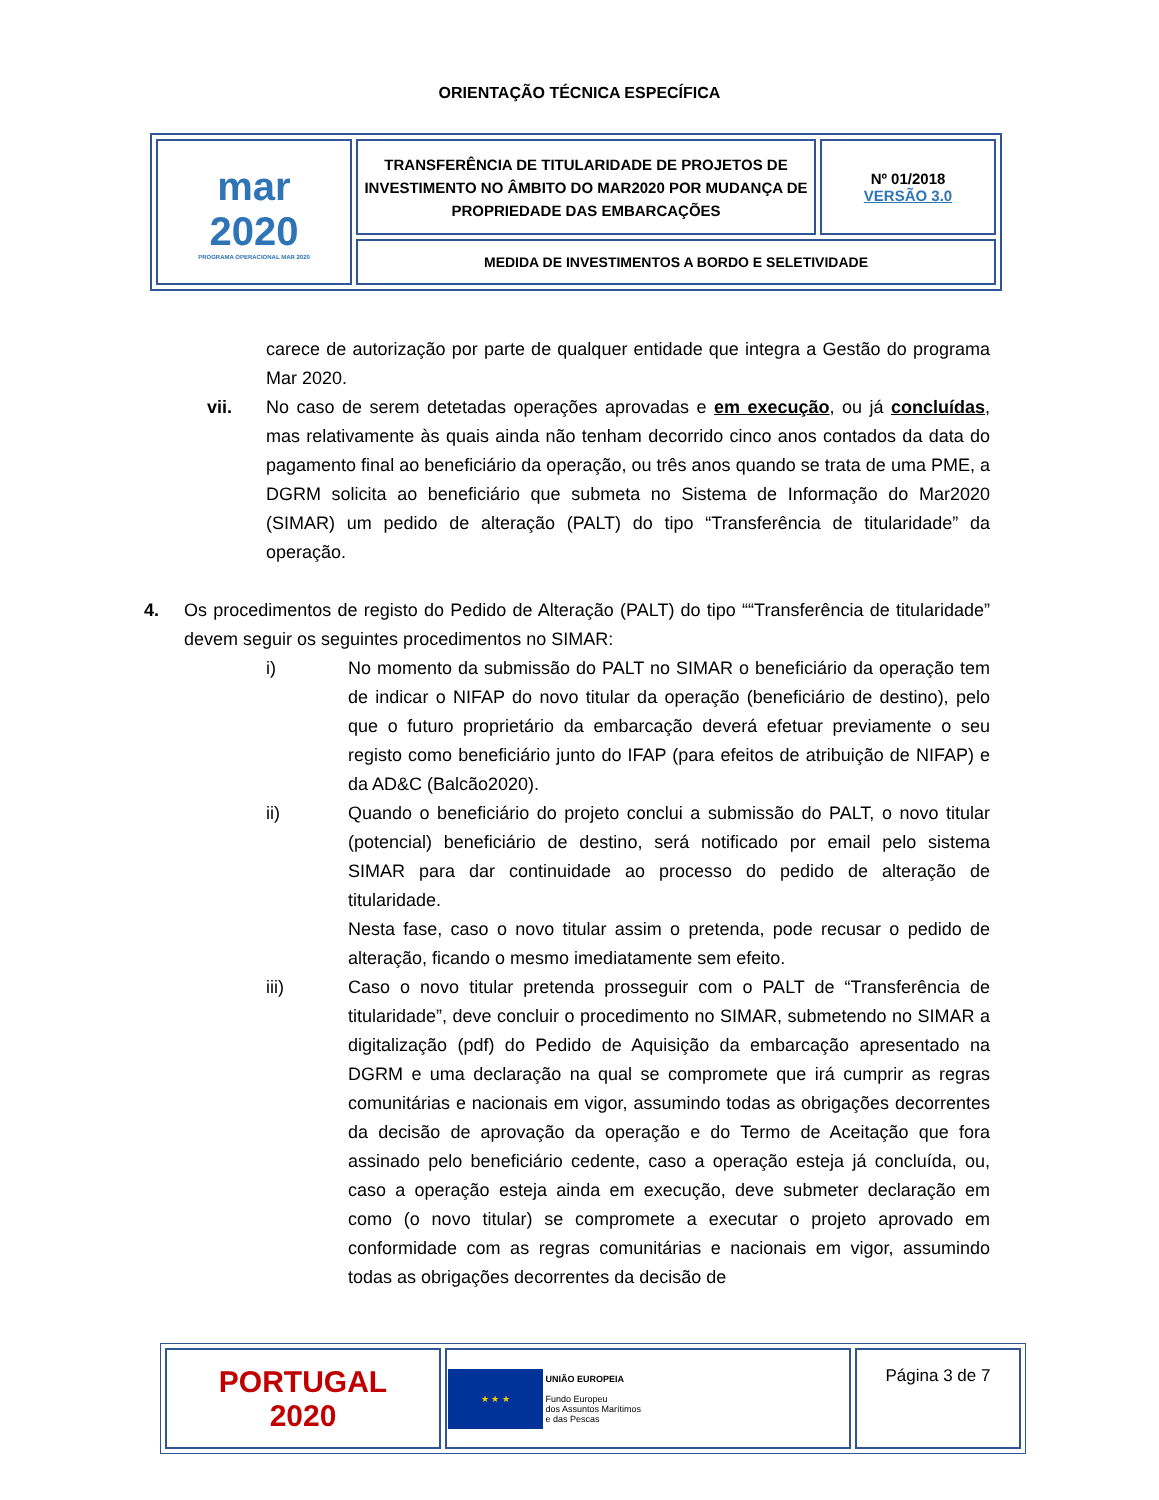ORIENTAÇÃO TÉCNICA ESPECÍFICA
| mar 2020 PROGRAMA OPERACIONAL MAR 2020 | TRANSFERÊNCIA DE TITULARIDADE DE PROJETOS DE INVESTIMENTO NO ÂMBITO DO MAR2020 POR MUDANÇA DE PROPRIEDADE DAS EMBARCAÇÕES | Nº 01/2018 VERSÃO 3.0 |
| | MEDIDA DE INVESTIMENTOS A BORDO E SELETIVIDADE | |
carece de autorização por parte de qualquer entidade que integra a Gestão do programa Mar 2020.
vii. No caso de serem detetadas operações aprovadas e em execução, ou já concluídas, mas relativamente às quais ainda não tenham decorrido cinco anos contados da data do pagamento final ao beneficiário da operação, ou três anos quando se trata de uma PME, a DGRM solicita ao beneficiário que submeta no Sistema de Informação do Mar2020 (SIMAR) um pedido de alteração (PALT) do tipo “Transferência de titularidade” da operação.
4. Os procedimentos de registo do Pedido de Alteração (PALT) do tipo ““Transferência de titularidade” devem seguir os seguintes procedimentos no SIMAR:
i) No momento da submissão do PALT no SIMAR o beneficiário da operação tem de indicar o NIFAP do novo titular da operação (beneficiário de destino), pelo que o futuro proprietário da embarcação deverá efetuar previamente o seu registo como beneficiário junto do IFAP (para efeitos de atribuição de NIFAP) e da AD&C (Balcão2020).
ii) Quando o beneficiário do projeto conclui a submissão do PALT, o novo titular (potencial) beneficiário de destino, será notificado por email pelo sistema SIMAR para dar continuidade ao processo do pedido de alteração de titularidade.
Nesta fase, caso o novo titular assim o pretenda, pode recusar o pedido de alteração, ficando o mesmo imediatamente sem efeito.
iii) Caso o novo titular pretenda prosseguir com o PALT de “Transferência de titularidade”, deve concluir o procedimento no SIMAR, submetendo no SIMAR a digitalização (pdf) do Pedido de Aquisição da embarcação apresentado na DGRM e uma declaração na qual se compromete que irá cumprir as regras comunitárias e nacionais em vigor, assumindo todas as obrigações decorrentes da decisão de aprovação da operação e do Termo de Aceitação que fora assinado pelo beneficiário cedente, caso a operação esteja já concluída, ou, caso a operação esteja ainda em execução, deve submeter declaração em como (o novo titular) se compromete a executar o projeto aprovado em conformidade com as regras comunitárias e nacionais em vigor, assumindo todas as obrigações decorrentes da decisão de
| PORTUGAL 2020 | ★ ★ ★ UNIÃO EUROPEIA Fundo Europeu dos Assuntos Marítimos e das Pescas | Página 3 de 7 |